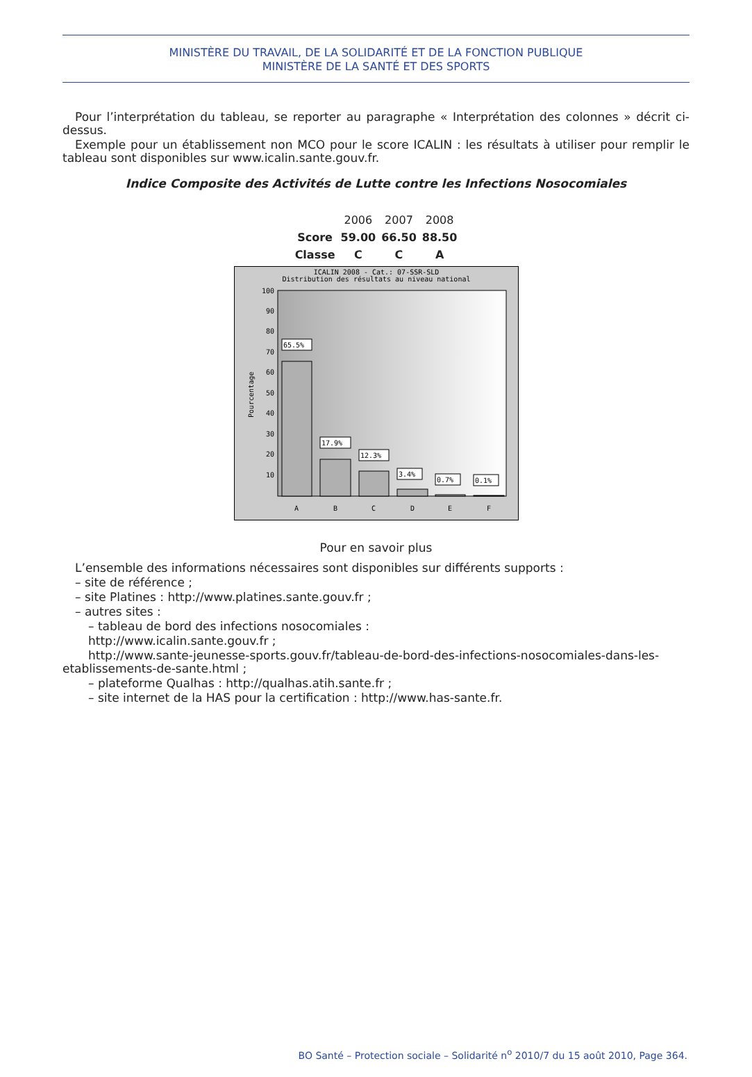MINISTÈRE DU TRAVAIL, DE LA SOLIDARITÉ ET DE LA FONCTION PUBLIQUE
MINISTÈRE DE LA SANTÉ ET DES SPORTS
Pour l’interprétation du tableau, se reporter au paragraphe « Interprétation des colonnes » décrit ci-dessus.
Exemple pour un établissement non MCO pour le score ICALIN : les résultats à utiliser pour remplir le tableau sont disponibles sur www.icalin.sante.gouv.fr.
Indice Composite des Activités de Lutte contre les Infections Nosocomiales
| | 2006 | 2007 | 2008 |
| Score | 59.00 | 66.50 | 88.50 |
| Classe | C | C | A |
ICALIN 2008 - Cat.: 07-SSR-SLD
Distribution des résultats au niveau national
100
90
80
70
60
50
40
30
20
10
Pourcentage
65.5%
17.9%
12.3%
3.4%
0.7%
0.1%
A
B
C
D
E
F
Pour en savoir plus
L’ensemble des informations nécessaires sont disponibles sur différents supports :
– site de référence ;
– site Platines : http://www.platines.sante.gouv.fr ;
– autres sites :
– tableau de bord des infections nosocomiales :
http://www.icalin.sante.gouv.fr ;
http://www.sante-jeunesse-sports.gouv.fr/tableau-de-bord-des-infections-nosocomiales-dans-les-etablissements-de-sante.html ;
– plateforme Qualhas : http://qualhas.atih.sante.fr ;
– site internet de la HAS pour la certification : http://www.has-sante.fr.
BO Santé – Protection sociale – Solidarité n<sup>o</sup> 2010/7 du 15 août 2010, Page 364.